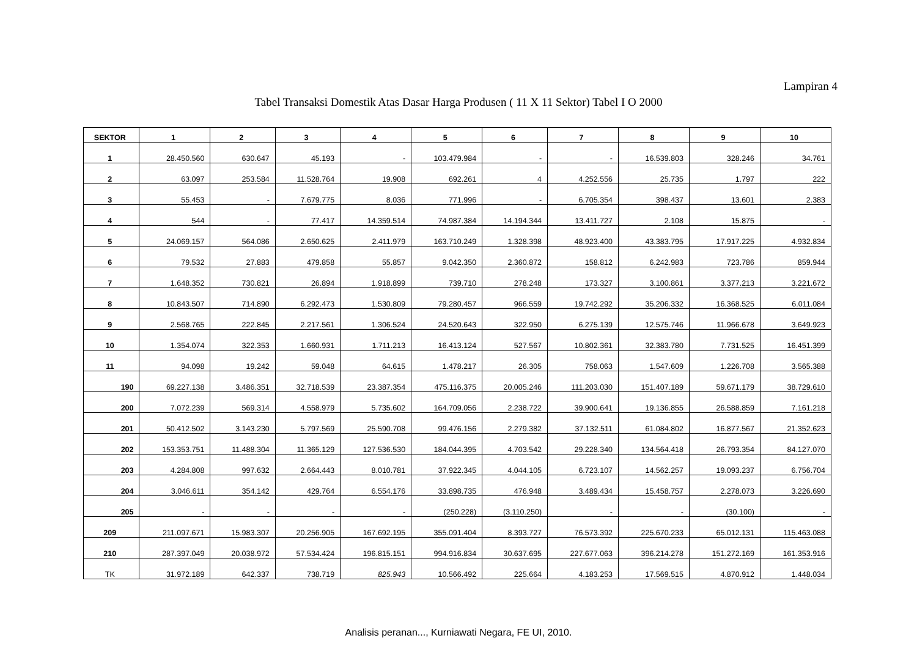Lampiran 4
Tabel Transaksi Domestik Atas Dasar Harga Produsen ( 11 X 11 Sektor) Tabel I O 2000
| SEKTOR | 1 | 2 | 3 | 4 | 5 | 6 | 7 | 8 | 9 | 10 |
| --- | --- | --- | --- | --- | --- | --- | --- | --- | --- | --- |
| 1 | 28.450.560 | 630.647 | 45.193 | - | 103.479.984 | - | - | 16.539.803 | 328.246 | 34.761 |
| 2 | 63.097 | 253.584 | 11.528.764 | 19.908 | 692.261 | 4 | 4.252.556 | 25.735 | 1.797 | 222 |
| 3 | 55.453 | - | 7.679.775 | 8.036 | 771.996 | - | 6.705.354 | 398.437 | 13.601 | 2.383 |
| 4 | 544 | - | 77.417 | 14.359.514 | 74.987.384 | 14.194.344 | 13.411.727 | 2.108 | 15.875 | - |
| 5 | 24.069.157 | 564.086 | 2.650.625 | 2.411.979 | 163.710.249 | 1.328.398 | 48.923.400 | 43.383.795 | 17.917.225 | 4.932.834 |
| 6 | 79.532 | 27.883 | 479.858 | 55.857 | 9.042.350 | 2.360.872 | 158.812 | 6.242.983 | 723.786 | 859.944 |
| 7 | 1.648.352 | 730.821 | 26.894 | 1.918.899 | 739.710 | 278.248 | 173.327 | 3.100.861 | 3.377.213 | 3.221.672 |
| 8 | 10.843.507 | 714.890 | 6.292.473 | 1.530.809 | 79.280.457 | 966.559 | 19.742.292 | 35.206.332 | 16.368.525 | 6.011.084 |
| 9 | 2.568.765 | 222.845 | 2.217.561 | 1.306.524 | 24.520.643 | 322.950 | 6.275.139 | 12.575.746 | 11.966.678 | 3.649.923 |
| 10 | 1.354.074 | 322.353 | 1.660.931 | 1.711.213 | 16.413.124 | 527.567 | 10.802.361 | 32.383.780 | 7.731.525 | 16.451.399 |
| 11 | 94.098 | 19.242 | 59.048 | 64.615 | 1.478.217 | 26.305 | 758.063 | 1.547.609 | 1.226.708 | 3.565.388 |
| 190 | 69.227.138 | 3.486.351 | 32.718.539 | 23.387.354 | 475.116.375 | 20.005.246 | 111.203.030 | 151.407.189 | 59.671.179 | 38.729.610 |
| 200 | 7.072.239 | 569.314 | 4.558.979 | 5.735.602 | 164.709.056 | 2.238.722 | 39.900.641 | 19.136.855 | 26.588.859 | 7.161.218 |
| 201 | 50.412.502 | 3.143.230 | 5.797.569 | 25.590.708 | 99.476.156 | 2.279.382 | 37.132.511 | 61.084.802 | 16.877.567 | 21.352.623 |
| 202 | 153.353.751 | 11.488.304 | 11.365.129 | 127.536.530 | 184.044.395 | 4.703.542 | 29.228.340 | 134.564.418 | 26.793.354 | 84.127.070 |
| 203 | 4.284.808 | 997.632 | 2.664.443 | 8.010.781 | 37.922.345 | 4.044.105 | 6.723.107 | 14.562.257 | 19.093.237 | 6.756.704 |
| 204 | 3.046.611 | 354.142 | 429.764 | 6.554.176 | 33.898.735 | 476.948 | 3.489.434 | 15.458.757 | 2.278.073 | 3.226.690 |
| 205 | - | - | - | - | (250.228) | (3.110.250) | - | - | (30.100) | - |
| 209 | 211.097.671 | 15.983.307 | 20.256.905 | 167.692.195 | 355.091.404 | 8.393.727 | 76.573.392 | 225.670.233 | 65.012.131 | 115.463.088 |
| 210 | 287.397.049 | 20.038.972 | 57.534.424 | 196.815.151 | 994.916.834 | 30.637.695 | 227.677.063 | 396.214.278 | 151.272.169 | 161.353.916 |
| TK | 31.972.189 | 642.337 | 738.719 | 825.943 | 10.566.492 | 225.664 | 4.183.253 | 17.569.515 | 4.870.912 | 1.448.034 |
Analisis peranan..., Kurniawati Negara, FE UI, 2010.